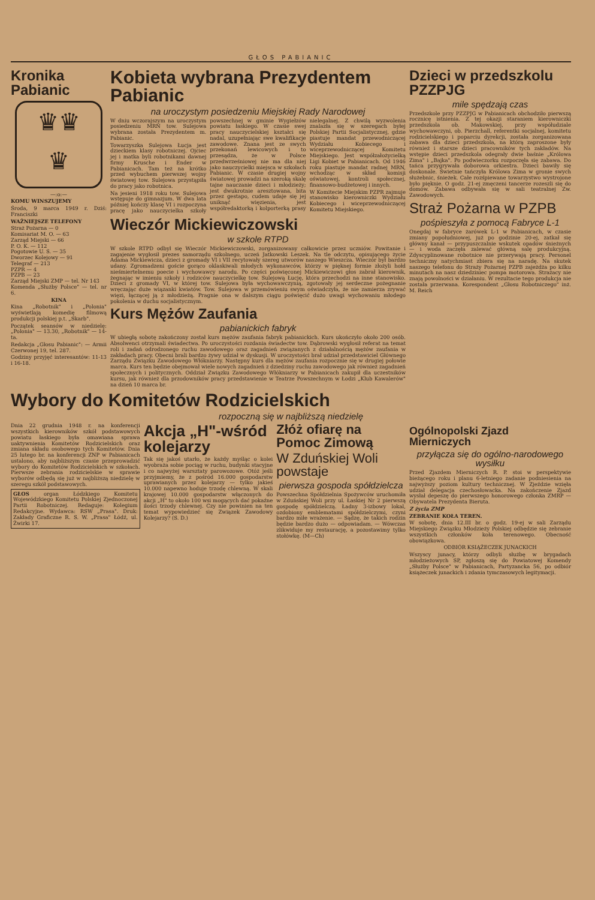GŁOS PABIANIC
Kronika Pabianic
♛♛
♛
—:o:—
KOMU WINSZUJEMY
Środa, 9 marca 1949 r. Dziś: Franciszki
WAŻNIEJSZE TELEFONY
Straż Pożarna — 0
Komisariat M. O. — 63
Zarząd Miejski — 66
P. O. K. — 112
Pogotowie U. S. — 35
Dworzec Kolejowy — 91
Telegraf — 213
PZPR — 4
PZPB — 23
Zarząd Miejski ZMP — tel. Nr 143
Komenda „Służby Polsce" — tel. nr 6.
KINA
Kina „Robotnik" i „Polonia" wyświetlają komedię filmową produkcji polskiej p.t. „Skarb".
Początek seansów w niedzielę: „Polonia" — 13.30, „Robotnik" — 14-ta.
Redakcja „Głosu Pabianic": — Armii Czerwonej 19, tel. 287.
Godziny przyjęć interesantów: 11-13 i 16-18.
Kobieta wybrana Prezydentem Pabianic
na uroczystym posiedzeniu Miejskiej Rady Narodowej
W dniu wczorajszym na uroczystym posiedzeniu MRN tow. Sulejowa wybrana została Prezydentem m. Pabianic.
Towarzyszka Sulejowa Łucja jest dzieckiem klasy robotniczej. Ojciec jej i matka byli robotnikami dawnej firmy Krusche i Ender w Pabianicach. Tam też na krótko przed wybuchem pierwszej wojny światowej tow. Sulejowa przystąpiła do pracy jako robotnica.
Na jesieni 1918 roku tow. Sulejowa wstępuje do gimnazjum. W dwa lata później kończy klasę VI i rozpoczyna pracę jako nauczycielka szkoły powszechnej w gminie Wygiełzów powiatu łaskiego. W czasie swej pracy nauczycielskiej kształci się nadal, uzupełniając swe kwalifikacje zawodowe. Znana jest ze swych przekonań lewicowych i to przesądza, że w Polsce przedwrześniowej nie ma dla niej jako nauczycielki miejsca w szkołach Pabianic. W czasie drugiej wojny światowej prowadzi na szeroką skalę tajne nauczanie dzieci i młodzieży; jest dwukrotnie aresztowana, bita przez gestapo, cudem udaje się jej uniknąć więzienia, jest współredaktorką i kolporterką prasy nielegalnej. Z chwilą wyzwolenia znalazła się w szeregach byłej Polskiej Partii Socjalistycznej, gdzie piastuje mandat przewodniczącej Wydziału Kobiecego i wiceprzewodniczącej Komitetu Miejskiego. Jest współzałożycielką Ligi Kobiet w Pabianicach. Od 1946 roku piastuje mandat radnej MRN, wchodząc w skład komisji oświatowej, kontroli społecznej, finansowo-budżetowej i innych.
W Komitecie Miejskim PZPR zajmuje stanowisko kierowniczki Wydziału Kobiecego i wiceprzewodniczącej Komitetu Miejskiego.
Wieczór Mickiewiczowski
w szkole RTPD
W szkole RTPD odbył się Wieczór Mickiewiczowski, zorganizowany całkowicie przez uczniów. Powitanie i zagajenie wygłosił prezes samorządu szkolnego, uczeń Jatkowski Leszek. Na tle odczytu, opisującego życie Adama Mickiewicza, dzieci z gromady VI i VII recytowały szereg utworów naszego Wieszcza. Wieczór był bardzo udany. Zgromadzeni goście gorąco oklaskiwali młodych wykonawców, którzy w pięknej formie złożyli hołd nieśmiertelnemu poecie i wychowawcy narodu. Po części poświęconej Mickiewiczowi głos zabrał kierownik, żegnając w imieniu szkoły i rodziców nauczycielkę tow. Sulejową Łucję, która przechodzi na inne stanowisko. Dzieci z gromady VI, w której tow. Sulejowa była wychowawczynią, zgotowały jej serdeczne pożegnanie wręczając duże wiązanki kwiatów. Tow. Sulejowa w przemówieniu swym oświadczyła, że nie zamierza zrywać więzi, łączącej ją z młodzieżą. Pragnie ona w dalszym ciągu poświęcić dużo uwagi wychowaniu młodego pokolenia w duchu socjalistycznym.
Kurs Mężów Zaufania
pabianickich fabryk
W ubiegłą sobotę zakończony został kurs mężów zaufania fabryk pabianickich. Kurs ukończyło około 200 osób. Absolwenci otrzymali świadectwa. Po uroczystości rozdania świadectw tow. Dąbrowski wygłosił referat na temat roli i zadań odrodzonego ruchu zawodowego oraz zagadnień związanych z działalnością mężów zaufania w zakładach pracy. Obecni brali bardzo żywy udział w dyskusji. W uroczystości brał udział przedstawiciel Głównego Zarządu Związku Zawodowego Włókniarzy. Następny kurs dla mężów zaufania rozpocznie się w drugiej połowie marca. Kurs ten będzie obejmował wiele nowych zagadnień z dziedziny ruchu zawodowego jak również zagadnień społecznych i politycznych. Oddział Związku Zawodowego Włókniarzy w Pabianicach zakupił dla uczestników kursu, jak również dla przodowników pracy przedstawienie w Teatrze Powszechnym w Łodzi „Klub Kawalerów" na dzień 10 marca br.
Dzieci w przedszkolu PZZPJG
mile spędzają czas
Przedszkole przy PZZPJG w Pabianicach obchodziło pierwszą rocznicę istnienia. Z tej okazji staraniem kierowniczki przedszkola ob. Makowskiej, przy współudziale wychowawczyni, ob. Pierzchall, referentki socjalnej, komitetu rodzicielskiego i poparciu dyrekcji, została zorganizowana zabawa dla dzieci przedszkola, na którą zaproszone były również i starsze dzieci pracowników tych zakładów. Na wstępie dzieci przedszkola odegrały dwie baśnie „Królowa Zima" i „Bajka". Po podwieczorku rozpoczęła się zabawa. Do tańca przygrywała doborowa orkiestra. Dzieci bawiły się doskonale. Świetnie tańczyła Królowa Zima w gronie swych służebnic, śnieżek. Całe rozśpiewane towarzystwo wystrojone było pięknie. O godz. 21-ej zmęczeni tancerze rozeszli się do domów. Zabawa odbywała się w sali teatralnej Zw. Zawodowych.
Straż Pożarna w PZPB
pośpieszyła z pomocą Fabryce L-1
Onegdaj w fabryce żarówek L-1 w Pabianicach, w czasie zmiany popołudniowej, już po godzinie 20-ej, zatkał się główny kanał — przypuszczalnie wskutek opadów śnieżnych — i woda zaczęła zalewać główną salę produkcyjną. Zdyscyplinowane robotnice nie przerywają pracy. Personel techniczny natychmiast zbiera się na naradę. Na skutek naszego telefonu do Straży Pożarnej PZPB zajeżdża po kilku minutach na nasz dziedziniec pompa motorowa. Strażacy nie znają powolności w działaniu. W rezultacie tego produkcja nie została przerwana. Korespondent „Głosu Robotniczego" inż. M. Reich
Wybory do Komitetów Rodzicielskich
rozpoczną się w najbliższą niedzielę
Dnia 22 grudnia 1948 r. na konferencji wszystkich kierowników szkół podstawowych powiatu łaskiego była omawiana sprawa uaktywnienia Komitetów Rodzicielskich oraz zmiana składu osobowego tych Komitetów. Dnia 25 lutego br. na konferencji ZNP w Pabianicach ustalono, aby najbliższym czasie przeprowadzić wybory do Komitetów Rodzicielskich w szkołach. Pierwsze zebrania rodzicielskie w sprawie wyborów odbędą się już w najbliższą niedzielę w szeregu szkół podstawowych.
GŁOS organ Łódzkiego Komitetu Wojewódzkiego Komitetu Polskiej Zjednoczonej Partii Robotniczej. Redaguje: Kolegium Redakcyjne. Wydawca: RSW „Prasa". Druk: Zakłady Graficzne R. S. W. „Prasa" Łódź, ul. Żwirki 17.
Akcja „H"-wśród kolejarzy
Tak się jakoś utarło, że każdy myśląc o kolei wyobraża sobie pociąg w ruchu, budynki stacyjne i co najwyżej warsztaty parowozowe. Otóż jeśli przyjmiemy, że z pośród 16.000 gospodarstw uprawianych przez kolejarzy — tylko jakieś 10.000 napewno hoduje trzodę chlewną. W skali krajowej 10.000 gospodarstw włączonych do akcji „H" to około 100 wsi mogących dać pokaźne ilości trzody chlewnej. Czy nie powinien na ten temat wypowiedzieć się Związek Zawodowy Kolejarzy? (S. D.)
Złóż ofiarę na Pomoc Zimową
W Zduńskiej Woli powstaje
pierwsza gospoda spółdzielcza
Powszechna Spółdzielnia Spożywców uruchomiła w Zduńskiej Woli przy ul. Łaskiej Nr 2 pierwszą gospodę spółdzielczą. Ładny 3-izbowy lokal, ozdobiony emblematami spółdzielczymi, czyni bardzo miłe wrażenie. — Sądzę, że takich rodzin będzie bardzo dużo — odpowiadam. — Wówczas zlikwiduje my restaurację, a pozostawimy tylko stołówkę. (M—Ch)
Ogólnopolski Zjazd Mierniczych
przyłącza się do ogólno-narodowego wysiłku
Przed Zjazdem Mierniczych R. P. stoi w perspektywie bieżącego roku i planu 6-letniego zadanie podniesienia na najwyższy poziom kultury technicznej. W Zjeździe wzięła udział delegacja czechosłowacka. Na zakończenie Zjazd wysłał depeszę do pierwszego honorowego członka ZMRP — Obywatela Prezydenta Bieruta.
Z życia ZMP
ZEBRANIE KOŁA TEREN.
W sobotę, dnia 12.III br. o godz. 19-ej w sali Zarządu Miejskiego Związku Młodzieży Polskiej odbędzie się zebranie wszystkich członków koła terenowego. Obecność obowiązkowa.
ODBIÓR KSIĄŻECZEK JUNACKICH
Wszyscy junacy, którzy odbyli służbę w brygadach młodzieżowych SP, zgłoszą się do Powiatowej Komendy „Służby Polsce" w Pabianicach, Partyzancka 56, po odbiór książeczek junackich i zdania tymczasowych legitymacji.